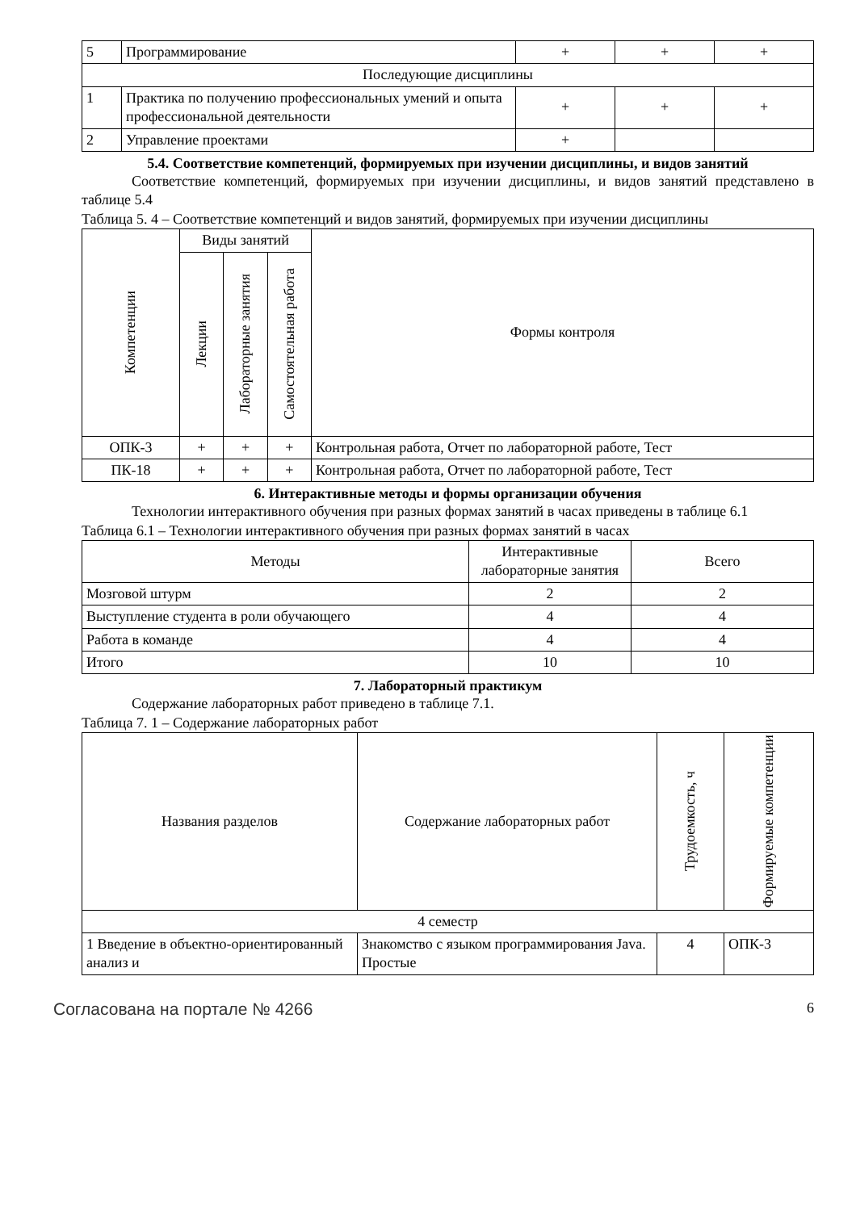| 5 | Программирование | + | + | + |
| Последующие дисциплины | | | | |
| 1 | Практика по получению профессиональных умений и опыта профессиональной деятельности | + | + | + |
| 2 | Управление проектами | + | | |
5.4. Соответствие компетенций, формируемых при изучении дисциплины, и видов занятий
Соответствие компетенций, формируемых при изучении дисциплины, и видов занятий представлено в таблице 5.4
Таблица 5. 4 – Соответствие компетенций и видов занятий, формируемых при изучении дисциплины
| Компетенции | Виды занятий | | | Формы контроля |
| --- | --- | --- | --- | --- |
| | Лекции | Лабораторные занятия | Самостоятельная работа | |
| ОПК-3 | + | + | + | Контрольная работа, Отчет по лабораторной работе, Тест |
| ПК-18 | + | + | + | Контрольная работа, Отчет по лабораторной работе, Тест |
6. Интерактивные методы и формы организации обучения
Технологии интерактивного обучения при разных формах занятий в часах приведены в таблице 6.1
Таблица 6.1 – Технологии интерактивного обучения при разных формах занятий в часах
| Методы | Интерактивные лабораторные занятия | Всего |
| --- | --- | --- |
| Мозговой штурм | 2 | 2 |
| Выступление студента в роли обучающего | 4 | 4 |
| Работа в команде | 4 | 4 |
| Итого | 10 | 10 |
7. Лабораторный практикум
Содержание лабораторных работ приведено в таблице 7.1.
Таблица 7. 1 – Содержание лабораторных работ
| Названия разделов | Содержание лабораторных работ | Трудоемкость, ч | Формируемые компетенции |
| --- | --- | --- | --- |
| 4 семестр | | | |
| 1 Введение в объектно-ориентированный анализ и | Знакомство с языком программирования Java. Простые | 4 | ОПК-3 |
Согласована на портале № 4266 6